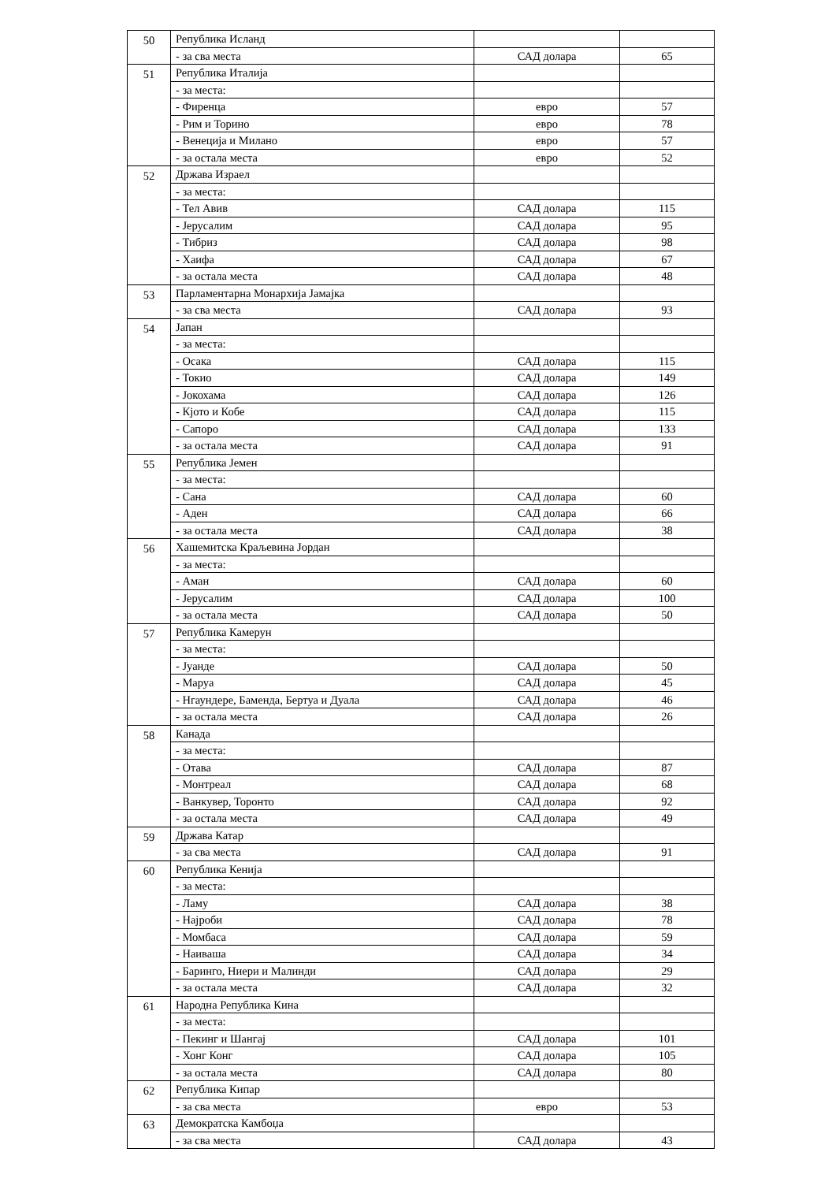| 50 | Република Исланд | | |
| | - за сва места | САД долара | 65 |
| 51 | Република Италија | | |
| | - за места: | | |
| | - Фиренца | евро | 57 |
| | - Рим и Торино | евро | 78 |
| | - Венеција и Милано | евро | 57 |
| | - за остала места | евро | 52 |
| 52 | Држава Израел | | |
| | - за места: | | |
| | - Тел Авив | САД долара | 115 |
| | - Јерусалим | САД долара | 95 |
| | - Тибриз | САД долара | 98 |
| | - Хаифа | САД долара | 67 |
| | - за остала места | САД долара | 48 |
| 53 | Парламентарна Монархија Јамајка | | |
| | - за сва места | САД долара | 93 |
| 54 | Јапан | | |
| | - за места: | | |
| | - Осака | САД долара | 115 |
| | - Токио | САД долара | 149 |
| | - Јокохама | САД долара | 126 |
| | - Кјото и Кобе | САД долара | 115 |
| | - Сапоро | САД долара | 133 |
| | - за остала места | САД долара | 91 |
| 55 | Република Јемен | | |
| | - за места: | | |
| | - Сана | САД долара | 60 |
| | - Аден | САД долара | 66 |
| | - за остала места | САД долара | 38 |
| 56 | Хашемитска Краљевина Јордан | | |
| | - за места: | | |
| | - Аман | САД долара | 60 |
| | - Јерусалим | САД долара | 100 |
| | - за остала места | САД долара | 50 |
| 57 | Република Камерун | | |
| | - за места: | | |
| | - Јуанде | САД долара | 50 |
| | - Маруа | САД долара | 45 |
| | - Нгаундере, Баменда, Бертуа и Дуала | САД долара | 46 |
| | - за остала места | САД долара | 26 |
| 58 | Канада | | |
| | - за места: | | |
| | - Отава | САД долара | 87 |
| | - Монтреал | САД долара | 68 |
| | - Ванкувер, Торонто | САД долара | 92 |
| | - за остала места | САД долара | 49 |
| 59 | Држава Катар | | |
| | - за сва места | САД долара | 91 |
| 60 | Република Кенија | | |
| | - за места: | | |
| | - Ламу | САД долара | 38 |
| | - Најроби | САД долара | 78 |
| | - Момбаса | САД долара | 59 |
| | - Наиваша | САД долара | 34 |
| | - Баринго, Ниери и Малинди | САД долара | 29 |
| | - за остала места | САД долара | 32 |
| 61 | Народна Република Кина | | |
| | - за места: | | |
| | - Пекинг и Шангај | САД долара | 101 |
| | - Хонг Конг | САД долара | 105 |
| | - за остала места | САД долара | 80 |
| 62 | Република Кипар | | |
| | - за сва места | евро | 53 |
| 63 | Демократска Камбоџа | | |
| | - за сва места | САД долара | 43 |